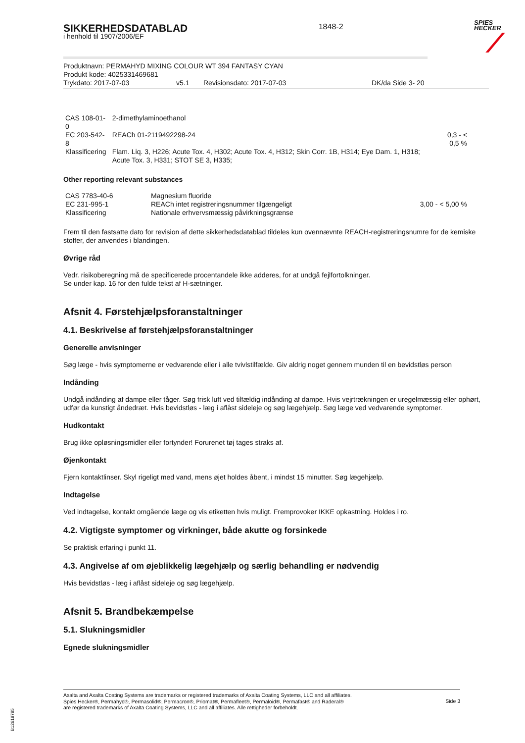SIKKERHEDSDATABLAD
i henhold til 1907/2006/EF
1848-2
SPIES
HECKER
Produktnavn: PERMAHYD MIXING COLOUR WT 394 FANTASY CYAN
Produkt kode: 4025331469681
Trykdato: 2017-07-03 v5.1 Revisionsdato: 2017-07-03 DK/da Side 3- 20
| CAS 108-01-0 | 2-dimethylaminoethanol | |
| EC 203-542-8 | REACh 01-2119492298-24 | 0,3 - < 0,5 % |
| Klassificering | Flam. Liq. 3, H226; Acute Tox. 4, H302; Acute Tox. 4, H312; Skin Corr. 1B, H314; Eye Dam. 1, H318; Acute Tox. 3, H331; STOT SE 3, H335; | |
Other reporting relevant substances
| CAS 7783-40-6 | Magnesium fluoride | |
| EC 231-995-1 | REACh intet registreringsnummer tilgængeligt | 3,00 - < 5,00 % |
| Klassificering | Nationale erhvervsmæssig påvirkningsgrænse | |
Frem til den fastsatte dato for revision af dette sikkerhedsdatablad tildeles kun ovennævnte REACH-registreringsnumre for de kemiske stoffer, der anvendes i blandingen.
Øvrige råd
Vedr. risikoberegning må de specificerede procentandele ikke adderes, for at undgå fejlfortolkninger.
Se under kap. 16 for den fulde tekst af H-sætninger.
Afsnit 4. Førstehjælpsforanstaltninger
4.1. Beskrivelse af førstehjælpsforanstaltninger
Generelle anvisninger
Søg læge - hvis symptomerne er vedvarende eller i alle tvivlstilfælde. Giv aldrig noget gennem munden til en bevidstløs person
Indånding
Undgå indånding af dampe eller tåger. Søg frisk luft ved tilfældig indånding af dampe. Hvis vejrtrækningen er uregelmæssig eller ophørt, udfør da kunstigt åndedræt. Hvis bevidstløs - læg i aflåst sideleje og søg lægehjælp. Søg læge ved vedvarende symptomer.
Hudkontakt
Brug ikke opløsningsmidler eller fortynder! Forurenet tøj tages straks af.
Øjenkontakt
Fjern kontaktlinser. Skyl rigeligt med vand, mens øjet holdes åbent, i mindst 15 minutter. Søg lægehjælp.
Indtagelse
Ved indtagelse, kontakt omgående læge og vis etiketten hvis muligt. Fremprovoker IKKE opkastning. Holdes i ro.
4.2. Vigtigste symptomer og virkninger, både akutte og forsinkede
Se praktisk erfaring i punkt 11.
4.3. Angivelse af om øjeblikkelig lægehjælp og særlig behandling er nødvendig
Hvis bevidstløs - læg i aflåst sideleje og søg lægehjælp.
Afsnit 5. Brandbekæmpelse
5.1. Slukningsmidler
Egnede slukningsmidler
Axalta and Axalta Coating Systems are trademarks or registered trademarks of Axalta Coating Systems, LLC and all affiliates. Spies Hecker®, Permahyd®, Permasolid®, Permacron®, Priomat®, Permafleet®, Permaloid®, Permafast® and Raderal®
are registered trademarks of Axalta Coating Systems, LLC and all affiliates. Alle rettigheder forbeholdt.
Side 3
B12618785